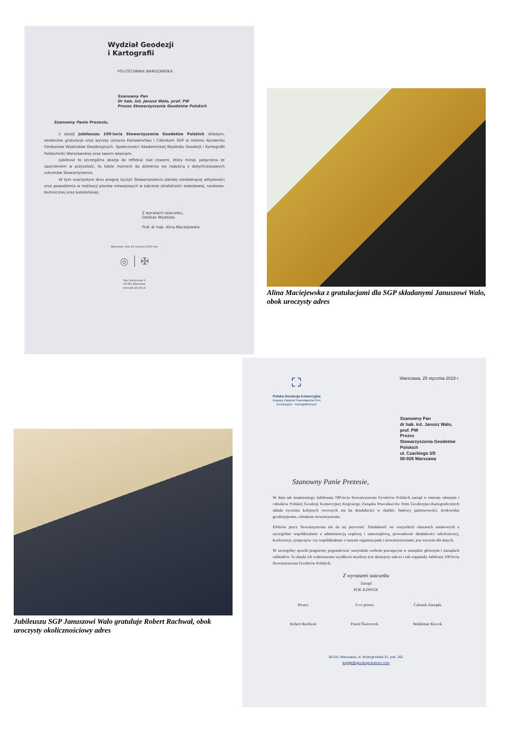Wydział Geodezji
i Kartografii
POLITECHNIKA WARSZAWSKA
Szanowny Pan
Dr hab. inż. Janusz Walo, prof. PW
Prezes Stowarzyszenia Geodetów Polskich
Szanowny Panie Prezesie,
z okazji Jubileuszu 100-lecia Stowarzyszenia Geodetów Polskich składam, serdeczne gratulacje oraz wyrazy uznania Kierownictwu i Członkom SGP w imieniu Konwentu Dziekanów Wydziałów Geodezyjnych, Społeczności Akademickiej Wydziału Geodezji i Kartografii Politechniki Warszawskiej oraz swoim własnym.
Jubileusz to szczególna okazja do refleksji nad czasem, który minął, połączona ze spojrzeniem w przyszłość, to także moment do dzielenia się radością z dotychczasowych sukcesów Stowarzyszenia.
W tym uroczystym dniu pragnę życzyć Stowarzyszeniu dalszej niesłabnącej aktywności oraz powodzenia w realizacji planów rozwojowych w zakresie działalności zawodowej, naukowo-technicznej oraz koleżeńskiej.
Z wyrazami szacunku,
Dziekan Wydziału
Prof. dr hab. Alina Maciejewska
Warszawa, dnia 25 stycznia 2019 roku
◎ │ ✠
Plac Politechniki 1
00-661 Warszawa
www.gik.pw.edu.pl
Alina Maciejewska z gratulacjami dla SGP składanymi Januszowi Walo, obok uroczysty adres
Jubileuszu SGP Januszowi Walo gratuluje Robert Rachwał, obok uroczysty okolicznościowy adres
⛶
Polska Geodezja Komercyjna
Krajowy Związek Pracodawców Firm
Geodezyjno - Kartograficznych
Warszawa, 25 stycznia 2019 r.
Szanowny Pan
dr hab. inż. Janusz Walo, prof. PW
Prezes
Stowarzyszenia Geodetów Polskich
ul. Czackiego 3/5
00-926 Warszawa
Szanowny Panie Prezesie,
W dniu tak znamienitego Jubileuszu 100-lecia Stowarzyszenia Geodetów Polskich zarząd w imieniu własnym i członków Polskiej Geodezji Komercyjnej Krajowego Związku Pracodawców Firm Geodezyjno-Kartograficznych składa życzenia kolejnych owocnych stu lat działalności w służbie: budowy państwowości, środowisku geodezyjnemu, członkom stowarzyszenia.
Efektów pracy Stowarzyszenia nie da się przecenić. Działalność we wszystkich obszarach statutowych a szczególnie współdziałanie z administracją rządową i samorządową, prowadzenie działalności szkoleniowej, konferencji, sympozjów czy współdziałanie z innymi organizacjami i stowarzyszeniami, jest wzorem dla innych.
W szczególny sposób pragniemy pogratulować wszystkim osobom pracującym w zarządzie głównym i zarządach oddziałów. To dzięki ich codziennemu wysiłkowi możliwy jest dzisiejszy sukces i tak wspaniały Jubileusz 100-lecia Stowarzyszenia Geodetów Polskich.
Z wyrazami szacunku
Zarząd
PGK KZPFGK
Prezes
Robert Rachwał
V-ce prezes
Paweł Świerczek
Członek Zarządu
Waldemar Klocek
00-511 Warszawa, ul. Nowogrodzka 31, pok. 201
kzpfgk@geodezja-komerc.com